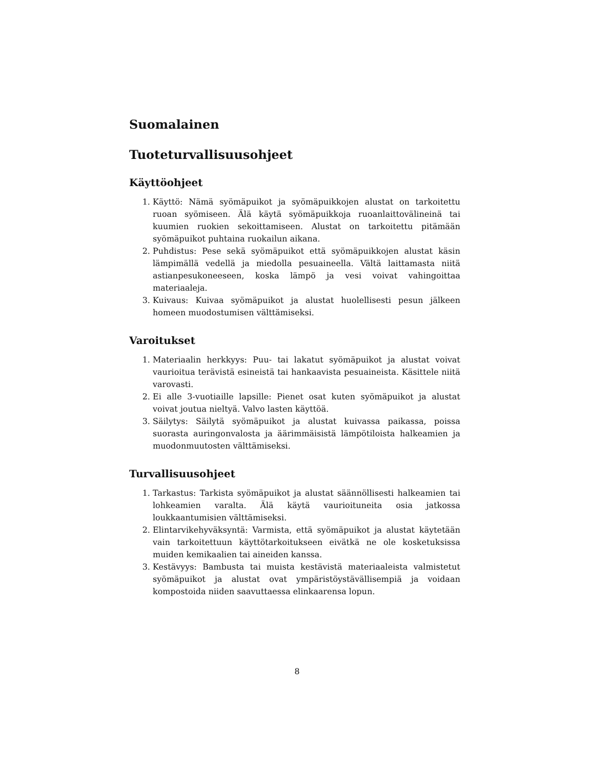Suomalainen
Tuoteturvallisuusohjeet
Käyttöohjeet
1. Käyttö: Nämä syömäpuikot ja syömäpuikkojen alustat on tarkoitettu ruoan syömiseen. Älä käytä syömäpuikkoja ruoanlaittovälineinä tai kuumien ruokien sekoittamiseen. Alustat on tarkoitettu pitämään syömäpuikot puhtaina ruokailun aikana.
2. Puhdistus: Pese sekä syömäpuikot että syömäpuikkojen alustat käsin lämpimällä vedellä ja miedolla pesuaineella. Vältä laittamasta niitä astianpesukoneeseen, koska lämpö ja vesi voivat vahingoittaa materiaaleja.
3. Kuivaus: Kuivaa syömäpuikot ja alustat huolellisesti pesun jälkeen homeen muodostumisen välttämiseksi.
Varoitukset
1. Materiaalin herkkyys: Puu- tai lakatut syömäpuikot ja alustat voivat vaurioitua terävistä esineistä tai hankaavista pesuaineista. Käsittele niitä varovasti.
2. Ei alle 3-vuotiaille lapsille: Pienet osat kuten syömäpuikot ja alustat voivat joutua nieltyä. Valvo lasten käyttöä.
3. Säilytys: Säilytä syömäpuikot ja alustat kuivassa paikassa, poissa suorasta auringonvalosta ja äärimmäisistä lämpötiloista halkeamien ja muodonmuutosten välttämiseksi.
Turvallisuusohjeet
1. Tarkastus: Tarkista syömäpuikot ja alustat säännöllisesti halkeamien tai lohkeamien varalta. Älä käytä vaurioituneita osia jatkossa loukkaantumisien välttämiseksi.
2. Elintarvikehyväksyntä: Varmista, että syömäpuikot ja alustat käytetään vain tarkoitettuun käyttötarkoitukseen eivätkä ne ole kosketuksissa muiden kemikaalien tai aineiden kanssa.
3. Kestävyys: Bambusta tai muista kestävistä materiaaleista valmistetut syömäpuikot ja alustat ovat ympäristöystävällisempiä ja voidaan kompostoida niiden saavuttaessa elinkaarensa lopun.
8